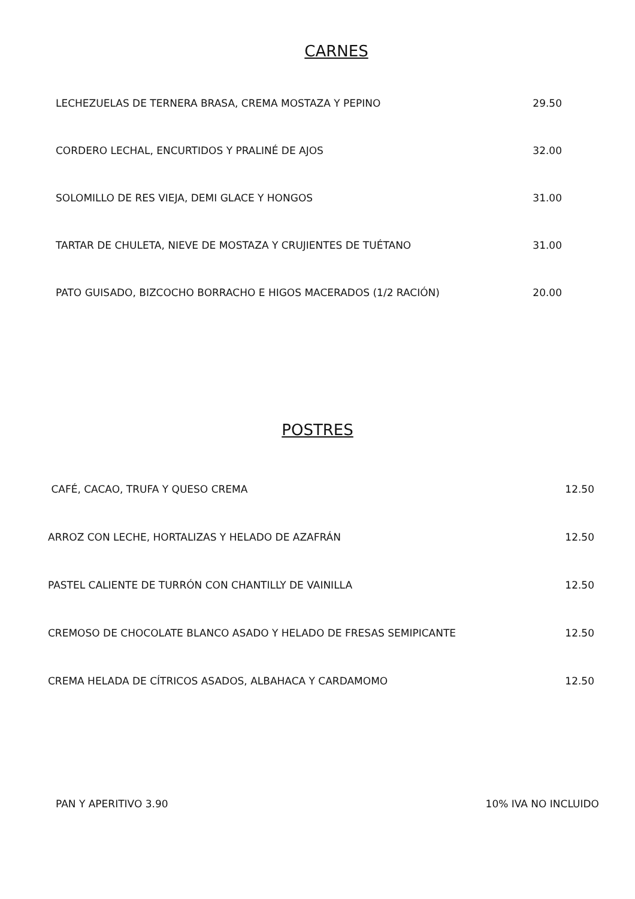CARNES
LECHEZUELAS DE TERNERA BRASA, CREMA MOSTAZA Y PEPINO 29.50
CORDERO LECHAL, ENCURTIDOS Y PRALINÉ DE AJOS 32.00
SOLOMILLO DE RES VIEJA, DEMI GLACE Y HONGOS 31.00
TARTAR DE CHULETA, NIEVE DE MOSTAZA Y CRUJIENTES DE TUÉTANO 31.00
PATO GUISADO, BIZCOCHO BORRACHO E HIGOS MACERADOS (1/2 RACIÓN) 20.00
POSTRES
CAFÉ, CACAO, TRUFA Y QUESO CREMA 12.50
ARROZ CON LECHE, HORTALIZAS Y HELADO DE AZAFRÁN 12.50
PASTEL CALIENTE DE TURRÓN CON CHANTILLY DE VAINILLA 12.50
CREMOSO DE CHOCOLATE BLANCO ASADO Y HELADO DE FRESAS SEMIPICANTE 12.50
CREMA HELADA DE CÍTRICOS ASADOS, ALBAHACA Y CARDAMOMO 12.50
PAN Y APERITIVO 3.90 10% IVA NO INCLUIDO